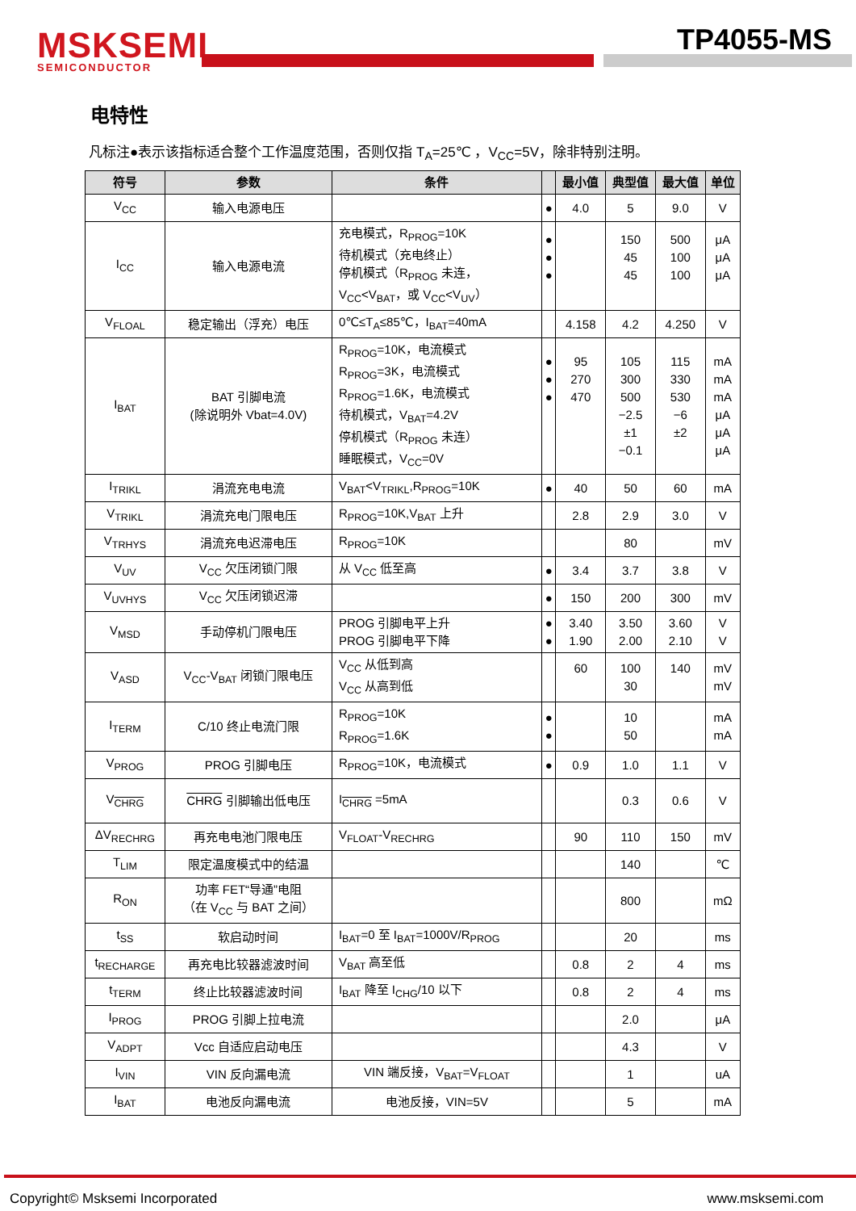MSKSEMI
SEMICONDUCTOR
TP4055-MS
电特性
凡标注●表示该指标适合整个工作温度范围，否则仅指 T<sub>A</sub>=25℃ ，V<sub>CC</sub>=5V，除非特别注明。
| 符号 | 参数 | 条件 | | 最小值 | 典型值 | 最大值 | 单位 |
| --- | --- | --- | --- | --- | --- | --- | --- |
| V<sub>CC</sub> | 输入电源电压 | | ● | 4.0 | 5 | 9.0 | V |
| I<sub>CC</sub> | 输入电源电流 | 充电模式，R<sub>PROG</sub>=10K 待机模式（充电终止） 停机模式（R<sub>PROG</sub> 未连， V<sub>CC</sub><V<sub>BAT</sub>，或 V<sub>CC</sub><V<sub>UV</sub>） | ● ● ● | | 150 45 45 | 500 100 100 | μA μA μA |
| V<sub>FLOAL</sub> | 稳定输出（浮充）电压 | 0℃≤T<sub>A</sub>≤85℃，I<sub>BAT</sub>=40mA | | 4.158 | 4.2 | 4.250 | V |
| I<sub>BAT</sub> | BAT 引脚电流 (除说明外 Vbat=4.0V) | R<sub>PROG</sub>=10K，电流模式 R<sub>PROG</sub>=3K，电流模式 R<sub>PROG</sub>=1.6K，电流模式 待机模式，V<sub>BAT</sub>=4.2V 停机模式（R<sub>PROG</sub> 未连） 睡眠模式，V<sub>CC</sub>=0V | ● ● ● | 95 270 470 | 105 300 500 −2.5 ±1 −0.1 | 115 330 530 −6 ±2 | mA mA mA μA μA μA |
| I<sub>TRIKL</sub> | 涓流充电电流 | V<sub>BAT</sub><V<sub>TRIKL</sub>,R<sub>PROG</sub>=10K | ● | 40 | 50 | 60 | mA |
| V<sub>TRIKL</sub> | 涓流充电门限电压 | R<sub>PROG</sub>=10K,V<sub>BAT</sub> 上升 | | 2.8 | 2.9 | 3.0 | V |
| V<sub>TRHYS</sub> | 涓流充电迟滞电压 | R<sub>PROG</sub>=10K | | | 80 | | mV |
| V<sub>UV</sub> | V<sub>CC</sub> 欠压闭锁门限 | 从 V<sub>CC</sub> 低至高 | ● | 3.4 | 3.7 | 3.8 | V |
| V<sub>UVHYS</sub> | V<sub>CC</sub> 欠压闭锁迟滞 | | ● | 150 | 200 | 300 | mV |
| V<sub>MSD</sub> | 手动停机门限电压 | PROG 引脚电平上升 PROG 引脚电平下降 | ● ● | 3.40 1.90 | 3.50 2.00 | 3.60 2.10 | V V |
| V<sub>ASD</sub> | V<sub>CC</sub>-V<sub>BAT</sub> 闭锁门限电压 | V<sub>CC</sub> 从低到高 V<sub>CC</sub> 从高到低 | | 60 | 100 30 | 140 | mV mV |
| I<sub>TERM</sub> | C/10 终止电流门限 | R<sub>PROG</sub>=10K R<sub>PROG</sub>=1.6K | ● ● | | 10 50 | | mA mA |
| V<sub>PROG</sub> | PROG 引脚电压 | R<sub>PROG</sub>=10K，电流模式 | ● | 0.9 | 1.0 | 1.1 | V |
| V<sub>CHRG</sub> | CHRG 引脚输出低电压 | I<sub>CHRG</sub> =5mA | | | 0.3 | 0.6 | V |
| ΔV<sub>RECHRG</sub> | 再充电电池门限电压 | V<sub>FLOAT</sub>-V<sub>RECHRG</sub> | | 90 | 110 | 150 | mV |
| T<sub>LIM</sub> | 限定温度模式中的结温 | | | | 140 | | ℃ |
| R<sub>ON</sub> | 功率 FET“导通”电阻 （在 V<sub>CC</sub> 与 BAT 之间） | | | | 800 | | mΩ |
| t<sub>SS</sub> | 软启动时间 | I<sub>BAT</sub>=0 至 I<sub>BAT</sub>=1000V/R<sub>PROG</sub> | | | 20 | | ms |
| t<sub>RECHARGE</sub> | 再充电比较器滤波时间 | V<sub>BAT</sub> 高至低 | | 0.8 | 2 | 4 | ms |
| t<sub>TERM</sub> | 终止比较器滤波时间 | I<sub>BAT</sub> 降至 I<sub>CHG</sub>/10 以下 | | 0.8 | 2 | 4 | ms |
| I<sub>PROG</sub> | PROG 引脚上拉电流 | | | | 2.0 | | μA |
| V<sub>ADPT</sub> | Vcc 自适应启动电压 | | | | 4.3 | | V |
| I<sub>VIN</sub> | VIN 反向漏电流 | VIN 端反接，V<sub>BAT</sub>=V<sub>FLOAT</sub> | | | 1 | | uA |
| I<sub>BAT</sub> | 电池反向漏电流 | 电池反接，VIN=5V | | | 5 | | mA |
Copyright© Msksemi Incorporated
www.msksemi.com